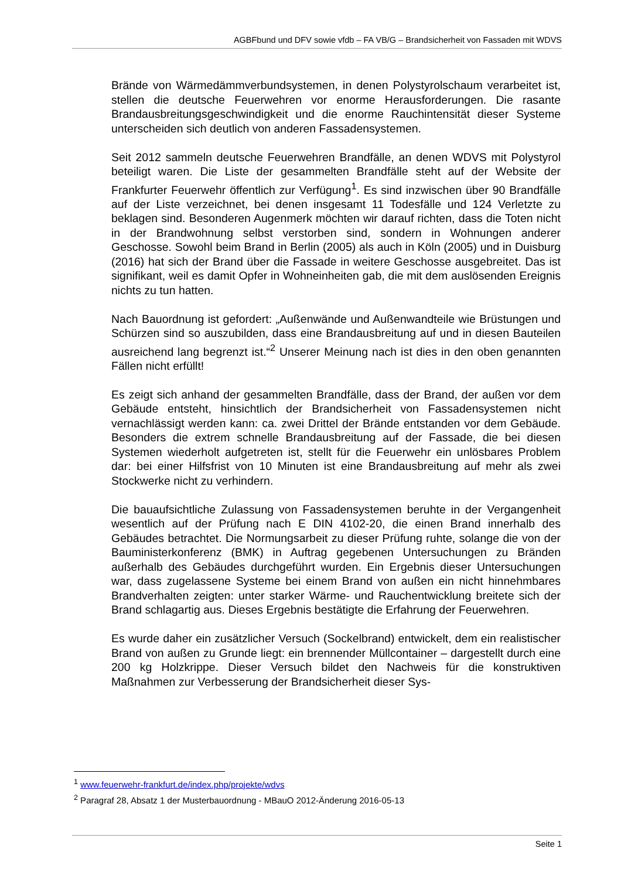AGBFbund und DFV sowie vfdb – FA VB/G – Brandsicherheit von Fassaden mit WDVS
Brände von Wärmedämmverbundsystemen, in denen Polystyrolschaum verarbeitet ist, stellen die deutsche Feuerwehren vor enorme Herausforderungen. Die rasante Brandausbreitungsgeschwindigkeit und die enorme Rauchintensität dieser Systeme unterscheiden sich deutlich von anderen Fassadensystemen.
Seit 2012 sammeln deutsche Feuerwehren Brandfälle, an denen WDVS mit Polystyrol beteiligt waren. Die Liste der gesammelten Brandfälle steht auf der Website der Frankfurter Feuerwehr öffentlich zur Verfügung<sup>1</sup>. Es sind inzwischen über 90 Brandfälle auf der Liste verzeichnet, bei denen insgesamt 11 Todesfälle und 124 Verletzte zu beklagen sind. Besonderen Augenmerk möchten wir darauf richten, dass die Toten nicht in der Brandwohnung selbst verstorben sind, sondern in Wohnungen anderer Geschosse. Sowohl beim Brand in Berlin (2005) als auch in Köln (2005) und in Duisburg (2016) hat sich der Brand über die Fassade in weitere Geschosse ausgebreitet. Das ist signifikant, weil es damit Opfer in Wohneinheiten gab, die mit dem auslösenden Ereignis nichts zu tun hatten.
Nach Bauordnung ist gefordert: „Außenwände und Außenwandteile wie Brüstungen und Schürzen sind so auszubilden, dass eine Brandausbreitung auf und in diesen Bauteilen ausreichend lang begrenzt ist.“<sup>2</sup> Unserer Meinung nach ist dies in den oben genannten Fällen nicht erfüllt!
Es zeigt sich anhand der gesammelten Brandfälle, dass der Brand, der außen vor dem Gebäude entsteht, hinsichtlich der Brandsicherheit von Fassadensystemen nicht vernachlässigt werden kann: ca. zwei Drittel der Brände entstanden vor dem Gebäude. Besonders die extrem schnelle Brandausbreitung auf der Fassade, die bei diesen Systemen wiederholt aufgetreten ist, stellt für die Feuerwehr ein unlösbares Problem dar: bei einer Hilfsfrist von 10 Minuten ist eine Brandausbreitung auf mehr als zwei Stockwerke nicht zu verhindern.
Die bauaufsichtliche Zulassung von Fassadensystemen beruhte in der Vergangenheit wesentlich auf der Prüfung nach E DIN 4102-20, die einen Brand innerhalb des Gebäudes betrachtet. Die Normungsarbeit zu dieser Prüfung ruhte, solange die von der Bauministerkonferenz (BMK) in Auftrag gegebenen Untersuchungen zu Bränden außerhalb des Gebäudes durchgeführt wurden. Ein Ergebnis dieser Untersuchungen war, dass zugelassene Systeme bei einem Brand von außen ein nicht hinnehmbares Brandverhalten zeigten: unter starker Wärme- und Rauchentwicklung breitete sich der Brand schlagartig aus. Dieses Ergebnis bestätigte die Erfahrung der Feuerwehren.
Es wurde daher ein zusätzlicher Versuch (Sockelbrand) entwickelt, dem ein realistischer Brand von außen zu Grunde liegt: ein brennender Müllcontainer – dargestellt durch eine 200 kg Holzkrippe. Dieser Versuch bildet den Nachweis für die konstruktiven Maßnahmen zur Verbesserung der Brandsicherheit dieser Sys-
<sup>1</sup> www.feuerwehr-frankfurt.de/index.php/projekte/wdvs
<sup>2</sup> Paragraf 28, Absatz 1 der Musterbauordnung - MBauO 2012-Änderung 2016-05-13
Seite 1